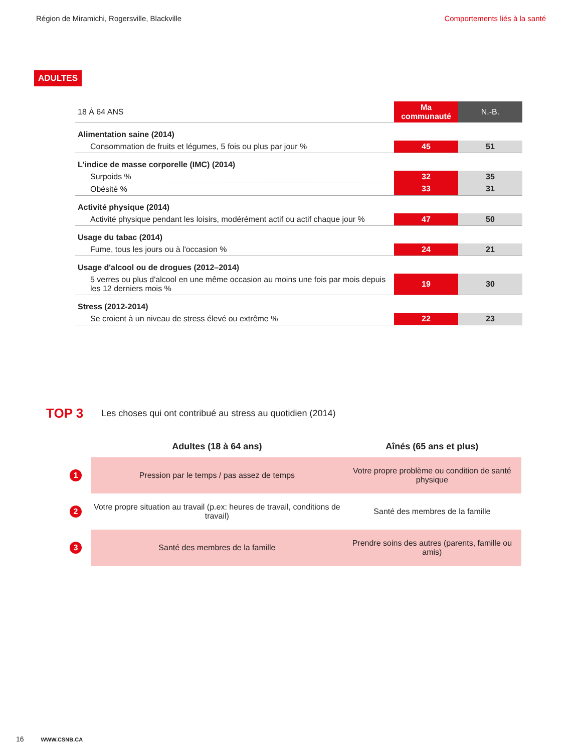Région de Miramichi, Rogersville, Blackville Comportements liés à la santé
ADULTES
| 18 À 64 ANS | Ma communauté | N.-B. |
| Alimentation saine (2014) | | |
| Consommation de fruits et légumes, 5 fois ou plus par jour % | 45 | 51 |
| L'indice de masse corporelle (IMC) (2014) | | |
| Surpoids % | 32 | 35 |
| Obésité % | 33 | 31 |
| Activité physique (2014) | | |
| Activité physique pendant les loisirs, modérément actif ou actif chaque jour % | 47 | 50 |
| Usage du tabac (2014) | | |
| Fume, tous les jours ou à l'occasion % | 24 | 21 |
| Usage d'alcool ou de drogues (2012–2014) | | |
| 5 verres ou plus d'alcool en une même occasion au moins une fois par mois depuis les 12 derniers mois % | 19 | 30 |
| Stress (2012-2014) | | |
| Se croient à un niveau de stress élevé ou extrême % | 22 | 23 |
TOP 3 Les choses qui ont contribué au stress au quotidien (2014)
| | Adultes (18 à 64 ans) | Aînés (65 ans et plus) |
| --- | --- | --- |
| 1 | Pression par le temps / pas assez de temps | Votre propre problème ou condition de santé physique |
| 2 | Votre propre situation au travail (p.ex: heures de travail, conditions de travail) | Santé des membres de la famille |
| 3 | Santé des membres de la famille | Prendre soins des autres (parents, famille ou amis) |
16 WWW.CSNB.CA